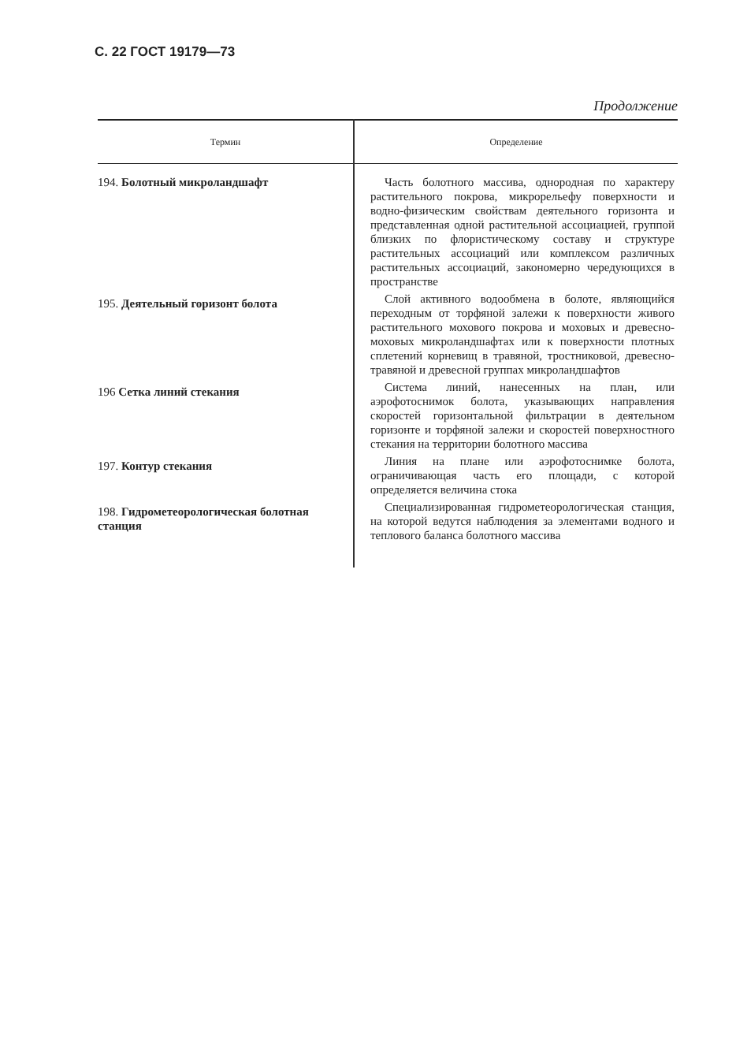С. 22 ГОСТ 19179—73
Продолжение
| Термин | Определение |
| --- | --- |
| 194. Болотный микроландшафт | Часть болотного массива, однородная по характеру растительного покрова, микрорельефу поверхности и водно-физическим свойствам деятельного горизонта и представленная одной растительной ассоциацией, группой близких по флористическому составу и структуре растительных ассоциаций или комплексом различных растительных ассоциаций, закономерно чередующихся в пространстве |
| 195. Деятельный горизонт болота | Слой активного водообмена в болоте, являющийся переходным от торфяной залежи к поверхности живого растительного мохового покрова и моховых и древесно-моховых микроландшафтах или к поверхности плотных сплетений корневищ в травяной, тростниковой, древесно-травяной и древесной группах микроландшафтов |
| 196 Сетка линий стекания | Система линий, нанесенных на план, или аэрофотоснимок болота, указывающих направления скоростей горизонтальной фильтрации в деятельном горизонте и торфяной залежи и скоростей поверхностного стекания на территории болотного массива |
| 197. Контур стекания | Линия на плане или аэрофотоснимке болота, ограничивающая часть его площади, с которой определяется величина стока |
| 198. Гидрометеорологическая болотная станция | Специализированная гидрометеорологическая станция, на которой ведутся наблюдения за элементами водного и теплового баланса болотного массива |